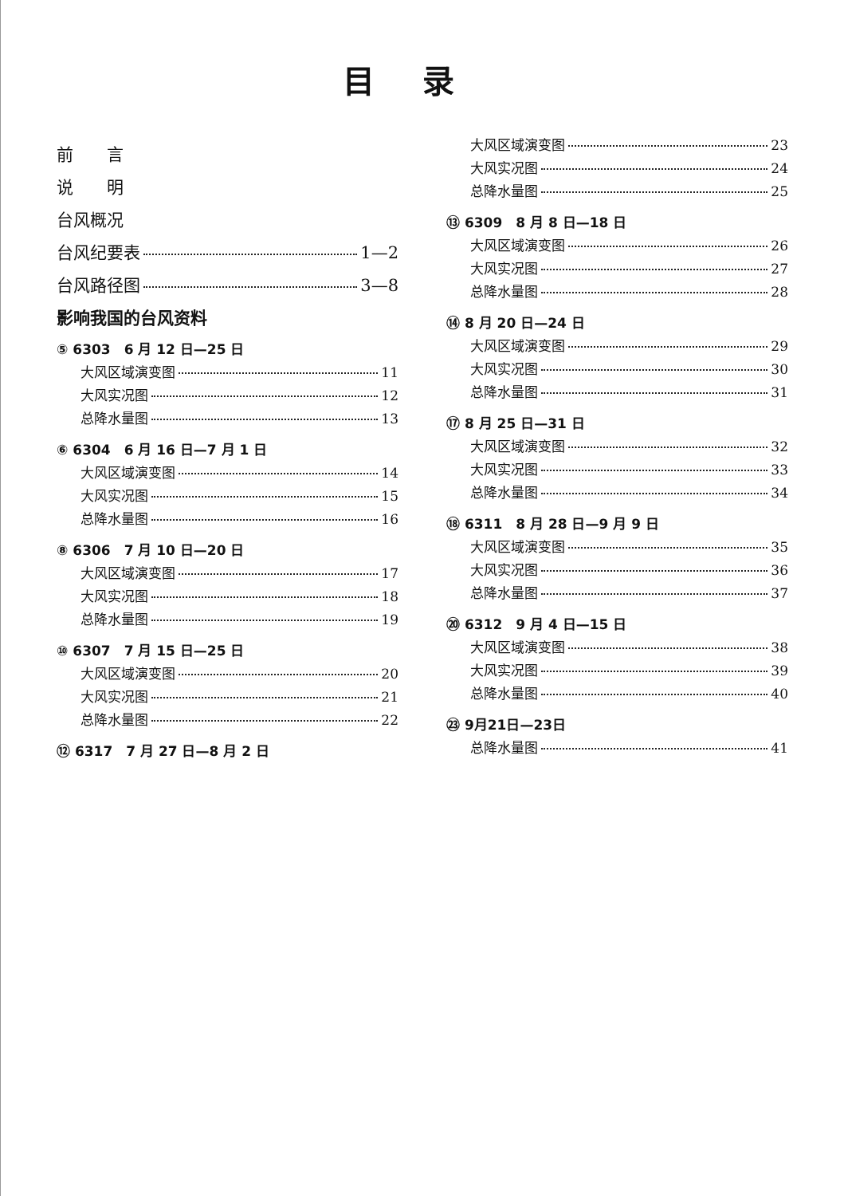目录
前　　言
说　　明
台风概况
台风纪要表 1—2
台风路径图 3—8
影响我国的台风资料
⑤ 6303　6 月 12 日—25 日
大风区域演变图 11
大风实况图 12
总降水量图 13
⑥ 6304　6 月 16 日—7 月 1 日
大风区域演变图 14
大风实况图 15
总降水量图 16
⑧ 6306　7 月 10 日—20 日
大风区域演变图 17
大风实况图 18
总降水量图 19
⑩ 6307　7 月 15 日—25 日
大风区域演变图 20
大风实况图 21
总降水量图 22
⑫ 6317　7 月 27 日—8 月 2 日
大风区域演变图 23
大风实况图 24
总降水量图 25
⑬ 6309　8 月 8 日—18 日
大风区域演变图 26
大风实况图 27
总降水量图 28
⑭ 8 月 20 日—24 日
大风区域演变图 29
大风实况图 30
总降水量图 31
⑰ 8 月 25 日—31 日
大风区域演变图 32
大风实况图 33
总降水量图 34
⑱ 6311　8 月 28 日—9 月 9 日
大风区域演变图 35
大风实况图 36
总降水量图 37
⑳ 6312　9 月 4 日—15 日
大风区域演变图 38
大风实况图 39
总降水量图 40
㉓ 9月21日—23日
总降水量图 41